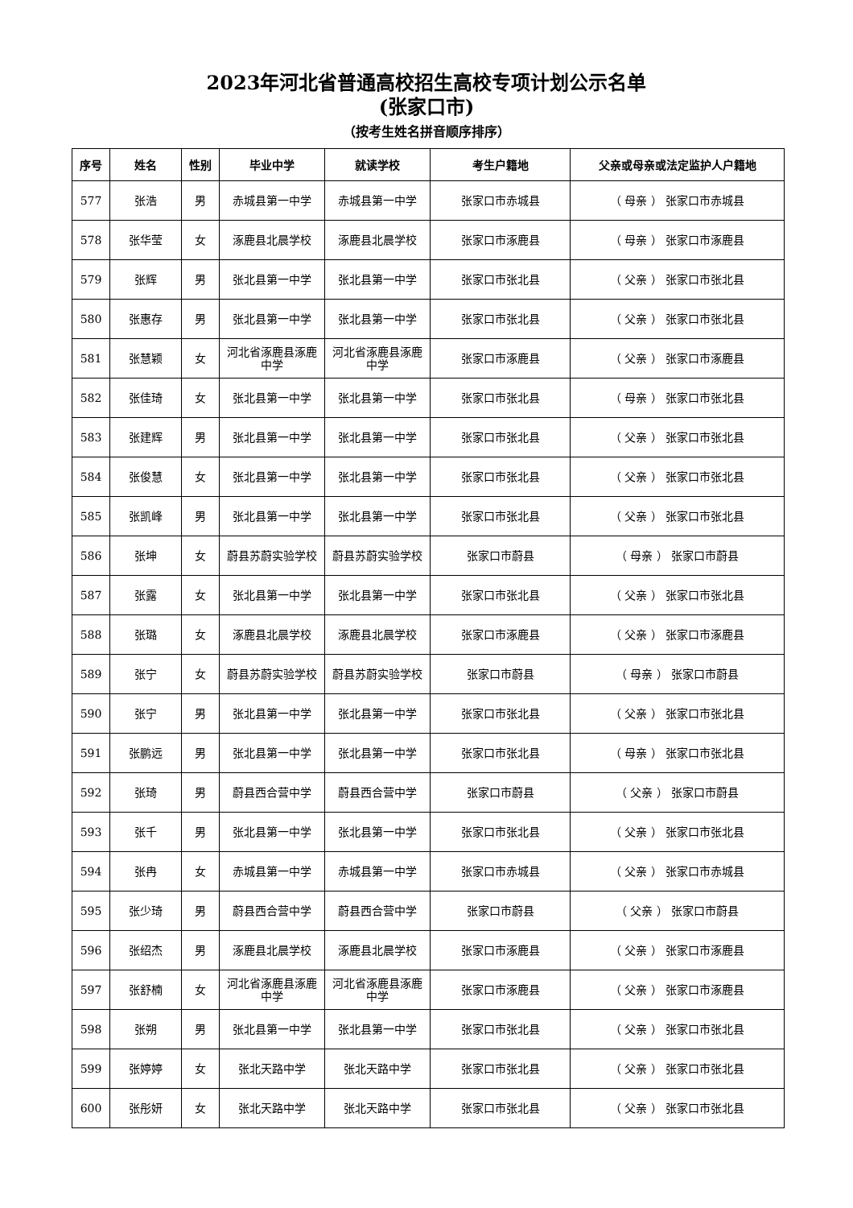2023年河北省普通高校招生高校专项计划公示名单
(张家口市)
（按考生姓名拼音顺序排序）
| 序号 | 姓名 | 性别 | 毕业中学 | 就读学校 | 考生户籍地 | 父亲或母亲或法定监护人户籍地 |
| --- | --- | --- | --- | --- | --- | --- |
| 577 | 张浩 | 男 | 赤城县第一中学 | 赤城县第一中学 | 张家口市赤城县 | （ 母亲 ） 张家口市赤城县 |
| 578 | 张华莹 | 女 | 涿鹿县北晨学校 | 涿鹿县北晨学校 | 张家口市涿鹿县 | （ 母亲 ） 张家口市涿鹿县 |
| 579 | 张辉 | 男 | 张北县第一中学 | 张北县第一中学 | 张家口市张北县 | （ 父亲 ） 张家口市张北县 |
| 580 | 张惠存 | 男 | 张北县第一中学 | 张北县第一中学 | 张家口市张北县 | （ 父亲 ） 张家口市张北县 |
| 581 | 张慧颖 | 女 | 河北省涿鹿县涿鹿中学 | 河北省涿鹿县涿鹿中学 | 张家口市涿鹿县 | （ 父亲 ） 张家口市涿鹿县 |
| 582 | 张佳琦 | 女 | 张北县第一中学 | 张北县第一中学 | 张家口市张北县 | （ 母亲 ） 张家口市张北县 |
| 583 | 张建辉 | 男 | 张北县第一中学 | 张北县第一中学 | 张家口市张北县 | （ 父亲 ） 张家口市张北县 |
| 584 | 张俊慧 | 女 | 张北县第一中学 | 张北县第一中学 | 张家口市张北县 | （ 父亲 ） 张家口市张北县 |
| 585 | 张凯峰 | 男 | 张北县第一中学 | 张北县第一中学 | 张家口市张北县 | （ 父亲 ） 张家口市张北县 |
| 586 | 张坤 | 女 | 蔚县苏蔚实验学校 | 蔚县苏蔚实验学校 | 张家口市蔚县 | （ 母亲 ） 张家口市蔚县 |
| 587 | 张露 | 女 | 张北县第一中学 | 张北县第一中学 | 张家口市张北县 | （ 父亲 ） 张家口市张北县 |
| 588 | 张璐 | 女 | 涿鹿县北晨学校 | 涿鹿县北晨学校 | 张家口市涿鹿县 | （ 父亲 ） 张家口市涿鹿县 |
| 589 | 张宁 | 女 | 蔚县苏蔚实验学校 | 蔚县苏蔚实验学校 | 张家口市蔚县 | （ 母亲 ） 张家口市蔚县 |
| 590 | 张宁 | 男 | 张北县第一中学 | 张北县第一中学 | 张家口市张北县 | （ 父亲 ） 张家口市张北县 |
| 591 | 张鹏远 | 男 | 张北县第一中学 | 张北县第一中学 | 张家口市张北县 | （ 母亲 ） 张家口市张北县 |
| 592 | 张琦 | 男 | 蔚县西合营中学 | 蔚县西合营中学 | 张家口市蔚县 | （ 父亲 ） 张家口市蔚县 |
| 593 | 张千 | 男 | 张北县第一中学 | 张北县第一中学 | 张家口市张北县 | （ 父亲 ） 张家口市张北县 |
| 594 | 张冉 | 女 | 赤城县第一中学 | 赤城县第一中学 | 张家口市赤城县 | （ 父亲 ） 张家口市赤城县 |
| 595 | 张少琦 | 男 | 蔚县西合营中学 | 蔚县西合营中学 | 张家口市蔚县 | （ 父亲 ） 张家口市蔚县 |
| 596 | 张绍杰 | 男 | 涿鹿县北晨学校 | 涿鹿县北晨学校 | 张家口市涿鹿县 | （ 父亲 ） 张家口市涿鹿县 |
| 597 | 张舒楠 | 女 | 河北省涿鹿县涿鹿中学 | 河北省涿鹿县涿鹿中学 | 张家口市涿鹿县 | （ 父亲 ） 张家口市涿鹿县 |
| 598 | 张朔 | 男 | 张北县第一中学 | 张北县第一中学 | 张家口市张北县 | （ 父亲 ） 张家口市张北县 |
| 599 | 张婷婷 | 女 | 张北天路中学 | 张北天路中学 | 张家口市张北县 | （ 父亲 ） 张家口市张北县 |
| 600 | 张彤妍 | 女 | 张北天路中学 | 张北天路中学 | 张家口市张北县 | （ 父亲 ） 张家口市张北县 |